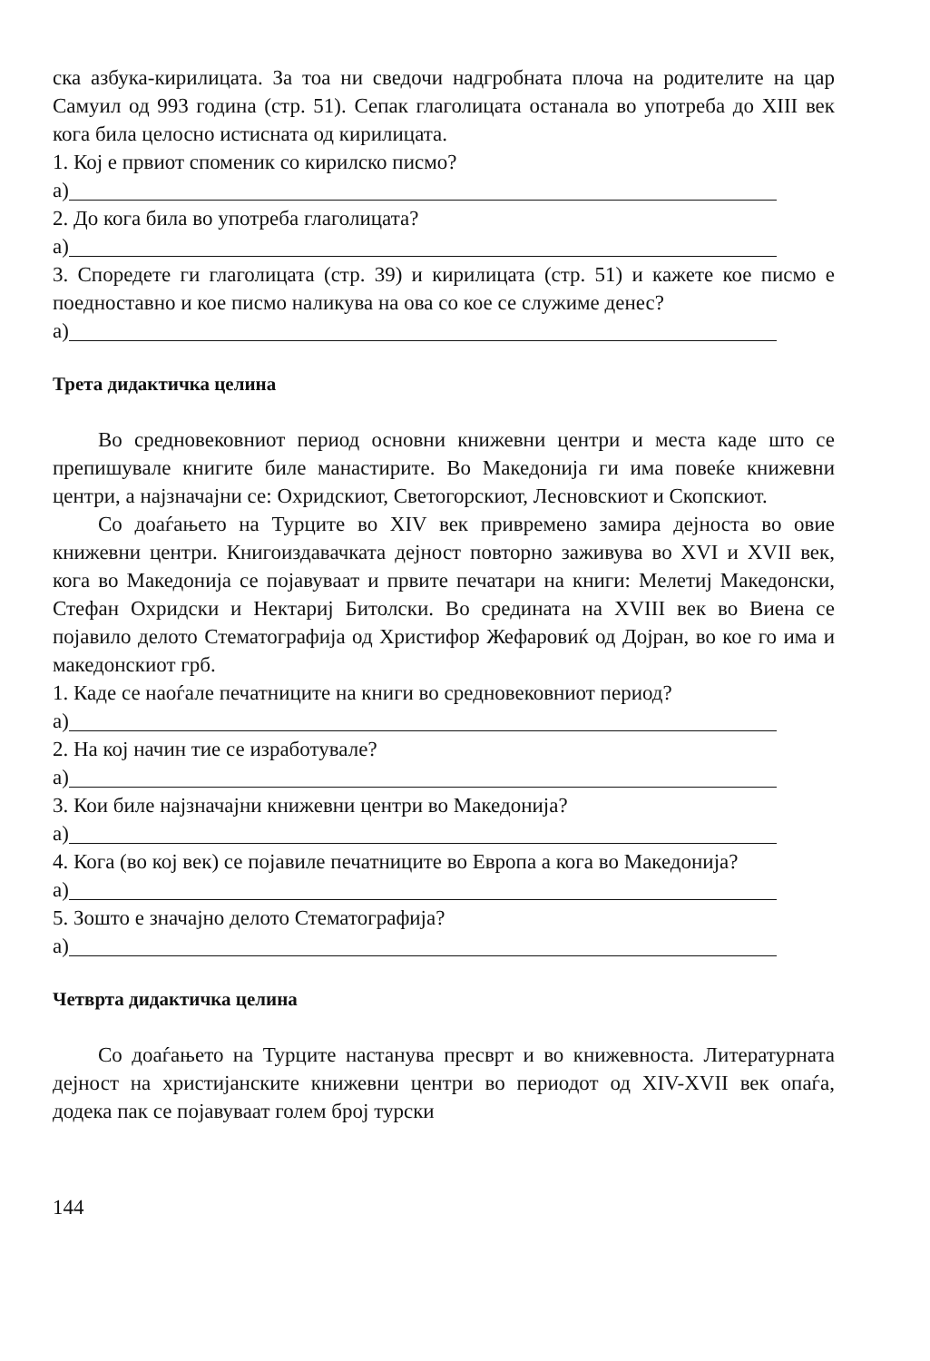ска азбука-кирилицата. За тоа ни сведочи надгробната плоча на родителите на цар Самуил од 993 година (стр. 51). Сепак глаголицата останала во употреба до XIII век кога била целосно истисната од кирилицата.
1. Кој е првиот споменик со кирилско писмо?
а)
2. До кога била во употреба глаголицата?
а)
3. Споредете ги глаголицата (стр. 39) и кирилицата (стр. 51) и кажете кое писмо е поедноставно и кое писмо наликува на ова со кое се служиме денес?
а)
Трета дидактичка целина
Во средновековниот период основни книжевни центри и места каде што се препишувале книгите биле манастирите. Во Македонија ги има повеќе книжевни центри, а најзначајни се: Охридскиот, Светогорскиот, Лесновскиот и Скопскиот.
Со доаѓањето на Турците во XIV век привремено замира дејноста во овие книжевни центри. Книгоиздавачката дејност повторно заживува во XVI и XVII век, кога во Македонија се појавуваат и првите печатари на книги: Мелетиј Македонски, Стефан Охридски и Нектариј Битолски. Во средината на XVIII век во Виена се појавило делото Стематографија од Христифор Жефаровиќ од Дојран, во кое го има и македонскиот грб.
1. Каде се наоѓале печатниците на книги во средновековниот период?
а)
2. На кој начин тие се изработувале?
а)
3. Кои биле најзначајни книжевни центри во Македонија?
а)
4. Кога (во кој век) се појавиле печатниците во Европа а кога во Македонија?
а)
5. Зошто е значајно делото Стематографија?
а)
Четврта дидактичка целина
Со доаѓањето на Турците настанува пресврт и во книжевноста. Литературната дејност на христијанските книжевни центри во периодот од XIV-XVII век опаѓа, додека пак се појавуваат голем број турски
144